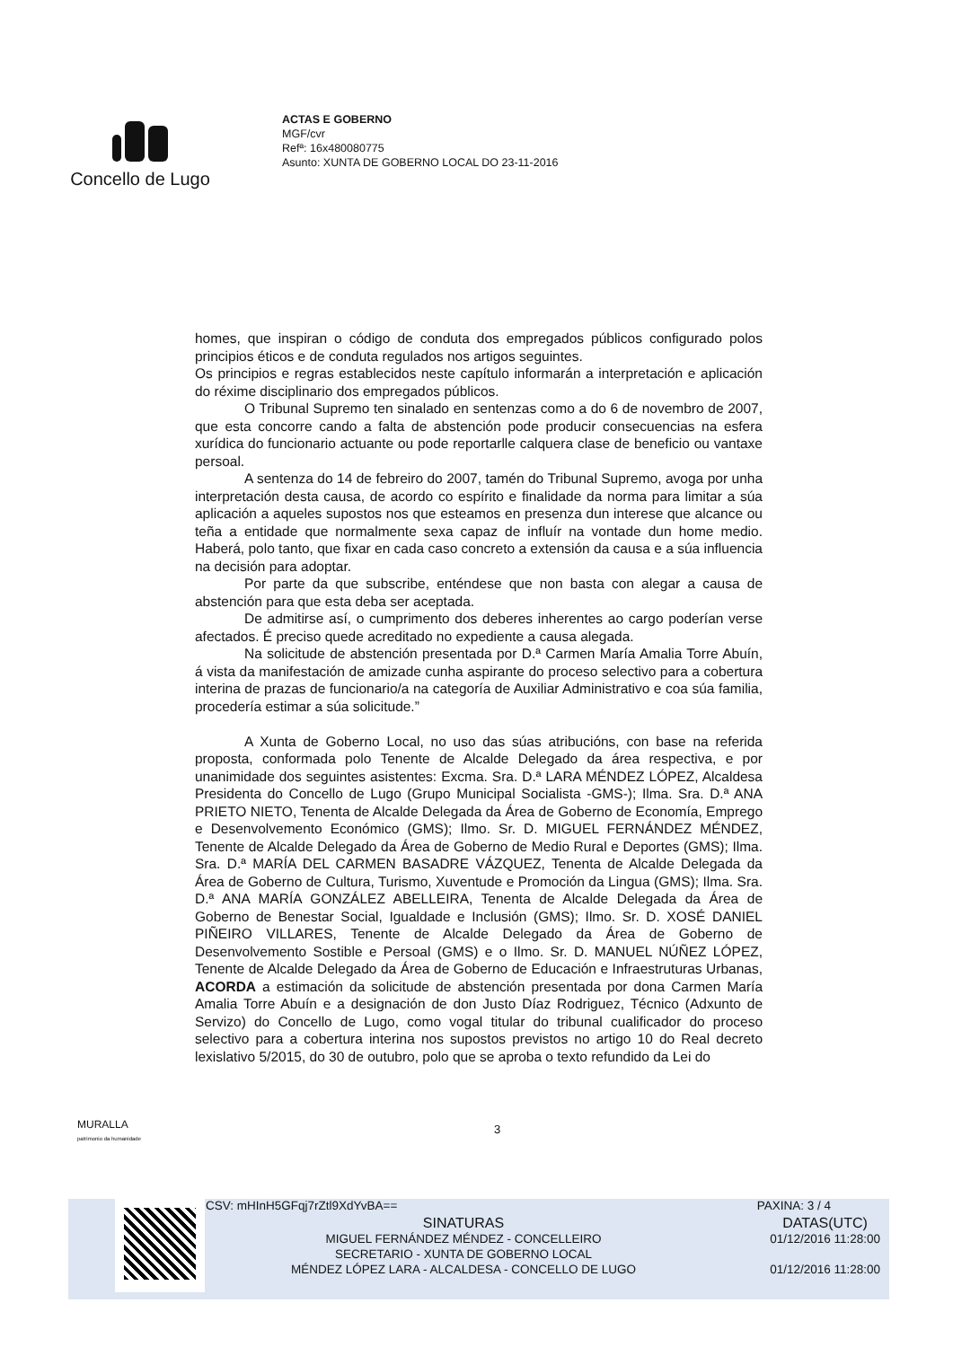Concello de Lugo
ACTAS E GOBERNO
MGF/cvr
Refª: 16x480080775
Asunto: XUNTA DE GOBERNO LOCAL DO 23-11-2016
homes, que inspiran o código de conduta dos empregados públicos configurado polos principios éticos e de conduta regulados nos artigos seguintes.
Os principios e regras establecidos neste capítulo informarán a interpretación e aplicación do réxime disciplinario dos empregados públicos.
O Tribunal Supremo ten sinalado en sentenzas como a do 6 de novembro de 2007, que esta concorre cando a falta de abstención pode producir consecuencias na esfera xurídica do funcionario actuante ou pode reportarlle calquera clase de beneficio ou vantaxe persoal.
A sentenza do 14 de febreiro do 2007, tamén do Tribunal Supremo, avoga por unha interpretación desta causa, de acordo co espírito e finalidade da norma para limitar a súa aplicación a aqueles supostos nos que esteamos en presenza dun interese que alcance ou teña a entidade que normalmente sexa capaz de influír na vontade dun home medio. Haberá, polo tanto, que fixar en cada caso concreto a extensión da causa e a súa influencia na decisión para adoptar.
Por parte da que subscribe, enténdese que non basta con alegar a causa de abstención para que esta deba ser aceptada.
De admitirse así, o cumprimento dos deberes inherentes ao cargo poderían verse afectados. É preciso quede acreditado no expediente a causa alegada.
Na solicitude de abstención presentada por D.ª Carmen María Amalia Torre Abuín, á vista da manifestación de amizade cunha aspirante do proceso selectivo para a cobertura interina de prazas de funcionario/a na categoría de Auxiliar Administrativo e coa súa familia, procedería estimar a súa solicitude.”
A Xunta de Goberno Local, no uso das súas atribucións, con base na referida proposta, conformada polo Tenente de Alcalde Delegado da área respectiva, e por unanimidade dos seguintes asistentes: Excma. Sra. D.ª LARA MÉNDEZ LÓPEZ, Alcaldesa Presidenta do Concello de Lugo (Grupo Municipal Socialista -GMS-); Ilma. Sra. D.ª ANA PRIETO NIETO, Tenenta de Alcalde Delegada da Área de Goberno de Economía, Emprego e Desenvolvemento Económico (GMS); Ilmo. Sr. D. MIGUEL FERNÁNDEZ MÉNDEZ, Tenente de Alcalde Delegado da Área de Goberno de Medio Rural e Deportes (GMS); Ilma. Sra. D.ª MARÍA DEL CARMEN BASADRE VÁZQUEZ, Tenenta de Alcalde Delegada da Área de Goberno de Cultura, Turismo, Xuventude e Promoción da Lingua (GMS); Ilma. Sra. D.ª ANA MARÍA GONZÁLEZ ABELLEIRA, Tenenta de Alcalde Delegada da Área de Goberno de Benestar Social, Igualdade e Inclusión (GMS); Ilmo. Sr. D. XOSÉ DANIEL PIÑEIRO VILLARES, Tenente de Alcalde Delegado da Área de Goberno de Desenvolvemento Sostible e Persoal (GMS) e o Ilmo. Sr. D. MANUEL NÚÑEZ LÓPEZ, Tenente de Alcalde Delegado da Área de Goberno de Educación e Infraestruturas Urbanas, ACORDA a estimación da solicitude de abstención presentada por dona Carmen María Amalia Torre Abuín e a designación de don Justo Díaz Rodriguez, Técnico (Adxunto de Servizo) do Concello de Lugo, como vogal titular do tribunal cualificador do proceso selectivo para a cobertura interina nos supostos previstos no artigo 10 do Real decreto lexislativo 5/2015, do 30 de outubro, polo que se aproba o texto refundido da Lei do
MURALLA
patrimonio da humanidade
3
CSV: mHInH5GFqj7rZtl9XdYvBA== PAXINA: 3 / 4
SINATURAS
MIGUEL FERNÁNDEZ MÉNDEZ - CONCELLEIRO
SECRETARIO - XUNTA DE GOBERNO LOCAL
MÉNDEZ LÓPEZ LARA - ALCALDESA - CONCELLO DE LUGO
DATAS(UTC)
01/12/2016 11:28:00
01/12/2016 11:28:00